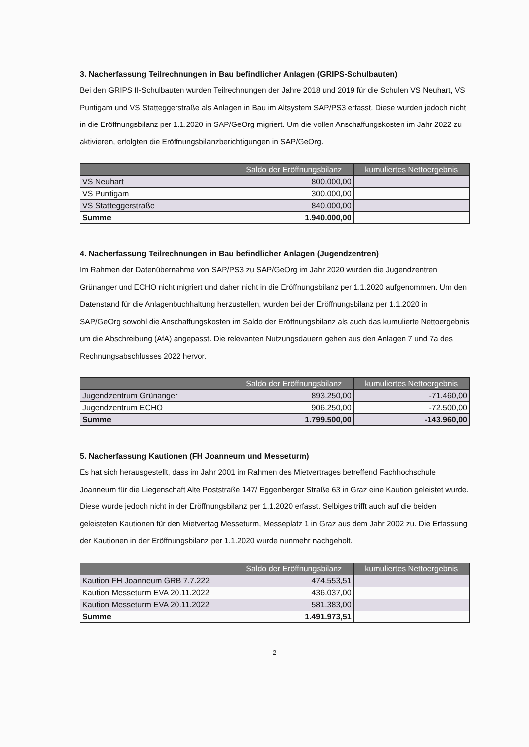3. Nacherfassung Teilrechnungen in Bau befindlicher Anlagen (GRIPS-Schulbauten)
Bei den GRIPS II-Schulbauten wurden Teilrechnungen der Jahre 2018 und 2019 für die Schulen VS Neuhart, VS Puntigam und VS Statteggerstraße als Anlagen in Bau im Altsystem SAP/PS3 erfasst. Diese wurden jedoch nicht in die Eröffnungsbilanz per 1.1.2020 in SAP/GeOrg migriert. Um die vollen Anschaffungskosten im Jahr 2022 zu aktivieren, erfolgten die Eröffnungsbilanzberichtigungen in SAP/GeOrg.
| | Saldo der Eröffnungsbilanz | kumuliertes Nettoergebnis |
| --- | --- | --- |
| VS Neuhart | 800.000,00 | |
| VS Puntigam | 300.000,00 | |
| VS Statteggerstraße | 840.000,00 | |
| Summe | 1.940.000,00 | |
4. Nacherfassung Teilrechnungen in Bau befindlicher Anlagen (Jugendzentren)
Im Rahmen der Datenübernahme von SAP/PS3 zu SAP/GeOrg im Jahr 2020 wurden die Jugendzentren Grünanger und ECHO nicht migriert und daher nicht in die Eröffnungsbilanz per 1.1.2020 aufgenommen. Um den Datenstand für die Anlagenbuchhaltung herzustellen, wurden bei der Eröffnungsbilanz per 1.1.2020 in SAP/GeOrg sowohl die Anschaffungskosten im Saldo der Eröffnungsbilanz als auch das kumulierte Nettoergebnis um die Abschreibung (AfA) angepasst. Die relevanten Nutzungsdauern gehen aus den Anlagen 7 und 7a des Rechnungsabschlusses 2022 hervor.
| | Saldo der Eröffnungsbilanz | kumuliertes Nettoergebnis |
| --- | --- | --- |
| Jugendzentrum Grünanger | 893.250,00 | -71.460,00 |
| Jugendzentrum ECHO | 906.250,00 | -72.500,00 |
| Summe | 1.799.500,00 | -143.960,00 |
5. Nacherfassung Kautionen (FH Joanneum und Messeturm)
Es hat sich herausgestellt, dass im Jahr 2001 im Rahmen des Mietvertrages betreffend Fachhochschule Joanneum für die Liegenschaft Alte Poststraße 147/ Eggenberger Straße 63 in Graz eine Kaution geleistet wurde. Diese wurde jedoch nicht in der Eröffnungsbilanz per 1.1.2020 erfasst. Selbiges trifft auch auf die beiden geleisteten Kautionen für den Mietvertag Messeturm, Messeplatz 1 in Graz aus dem Jahr 2002 zu. Die Erfassung der Kautionen in der Eröffnungsbilanz per 1.1.2020 wurde nunmehr nachgeholt.
| | Saldo der Eröffnungsbilanz | kumuliertes Nettoergebnis |
| --- | --- | --- |
| Kaution FH Joanneum GRB 7.7.222 | 474.553,51 | |
| Kaution Messeturm EVA 20.11.2022 | 436.037,00 | |
| Kaution Messeturm EVA 20.11.2022 | 581.383,00 | |
| Summe | 1.491.973,51 | |
2